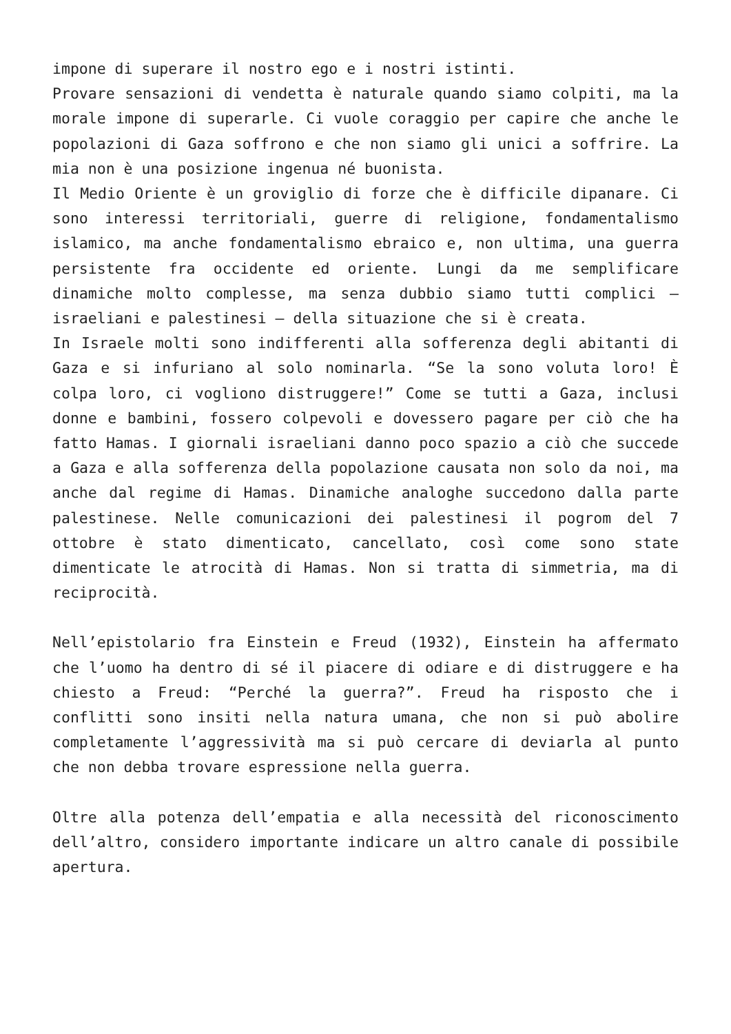impone di superare il nostro ego e i nostri istinti.
Provare sensazioni di vendetta è naturale quando siamo colpiti, ma la morale impone di superarle. Ci vuole coraggio per capire che anche le popolazioni di Gaza soffrono e che non siamo gli unici a soffrire. La mia non è una posizione ingenua né buonista.
Il Medio Oriente è un groviglio di forze che è difficile dipanare. Ci sono interessi territoriali, guerre di religione, fondamentalismo islamico, ma anche fondamentalismo ebraico e, non ultima, una guerra persistente fra occidente ed oriente. Lungi da me semplificare dinamiche molto complesse, ma senza dubbio siamo tutti complici – israeliani e palestinesi – della situazione che si è creata.
In Israele molti sono indifferenti alla sofferenza degli abitanti di Gaza e si infuriano al solo nominarla. “Se la sono voluta loro! È colpa loro, ci vogliono distruggere!” Come se tutti a Gaza, inclusi donne e bambini, fossero colpevoli e dovessero pagare per ciò che ha fatto Hamas. I giornali israeliani danno poco spazio a ciò che succede a Gaza e alla sofferenza della popolazione causata non solo da noi, ma anche dal regime di Hamas. Dinamiche analoghe succedono dalla parte palestinese. Nelle comunicazioni dei palestinesi il pogrom del 7 ottobre è stato dimenticato, cancellato, così come sono state dimenticate le atrocità di Hamas. Non si tratta di simmetria, ma di reciprocità.
Nell’epistolario fra Einstein e Freud (1932), Einstein ha affermato che l’uomo ha dentro di sé il piacere di odiare e di distruggere e ha chiesto a Freud: “Perché la guerra?”. Freud ha risposto che i conflitti sono insiti nella natura umana, che non si può abolire completamente l’aggressività ma si può cercare di deviarla al punto che non debba trovare espressione nella guerra.
Oltre alla potenza dell’empatia e alla necessità del riconoscimento dell’altro, considero importante indicare un altro canale di possibile apertura.